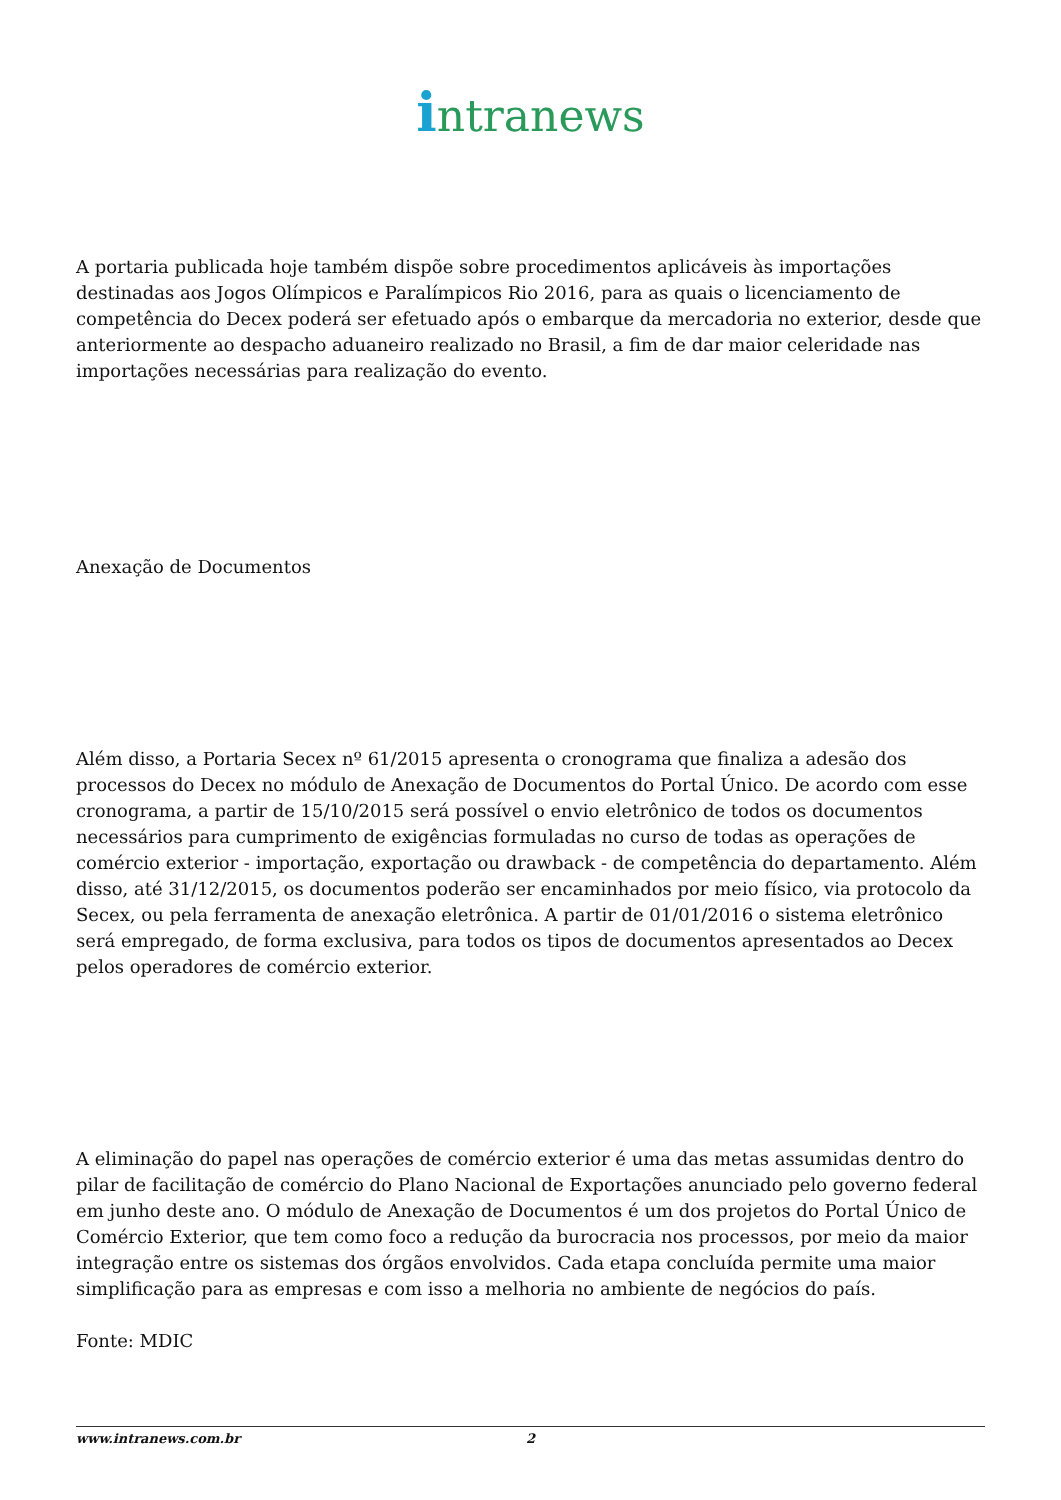intranews
A portaria publicada hoje também dispõe sobre procedimentos aplicáveis às importações destinadas aos Jogos Olímpicos e Paralímpicos Rio 2016, para as quais o licenciamento de competência do Decex poderá ser efetuado após o embarque da mercadoria no exterior, desde que anteriormente ao despacho aduaneiro realizado no Brasil, a fim de dar maior celeridade nas importações necessárias para realização do evento.
Anexação de Documentos
Além disso, a Portaria Secex nº 61/2015 apresenta o cronograma que finaliza a adesão dos processos do Decex no módulo de Anexação de Documentos do Portal Único. De acordo com esse cronograma, a partir de 15/10/2015 será possível o envio eletrônico de todos os documentos necessários para cumprimento de exigências formuladas no curso de todas as operações de comércio exterior - importação, exportação ou drawback - de competência do departamento. Além disso, até 31/12/2015, os documentos poderão ser encaminhados por meio físico, via protocolo da Secex, ou pela ferramenta de anexação eletrônica. A partir de 01/01/2016 o sistema eletrônico será empregado, de forma exclusiva, para todos os tipos de documentos apresentados ao Decex pelos operadores de comércio exterior.
A eliminação do papel nas operações de comércio exterior é uma das metas assumidas dentro do pilar de facilitação de comércio do Plano Nacional de Exportações anunciado pelo governo federal em junho deste ano. O módulo de Anexação de Documentos é um dos projetos do Portal Único de Comércio Exterior, que tem como foco a redução da burocracia nos processos, por meio da maior integração entre os sistemas dos órgãos envolvidos. Cada etapa concluída permite uma maior simplificação para as empresas e com isso a melhoria no ambiente de negócios do país.
Fonte: MDIC
www.intranews.com.br 2